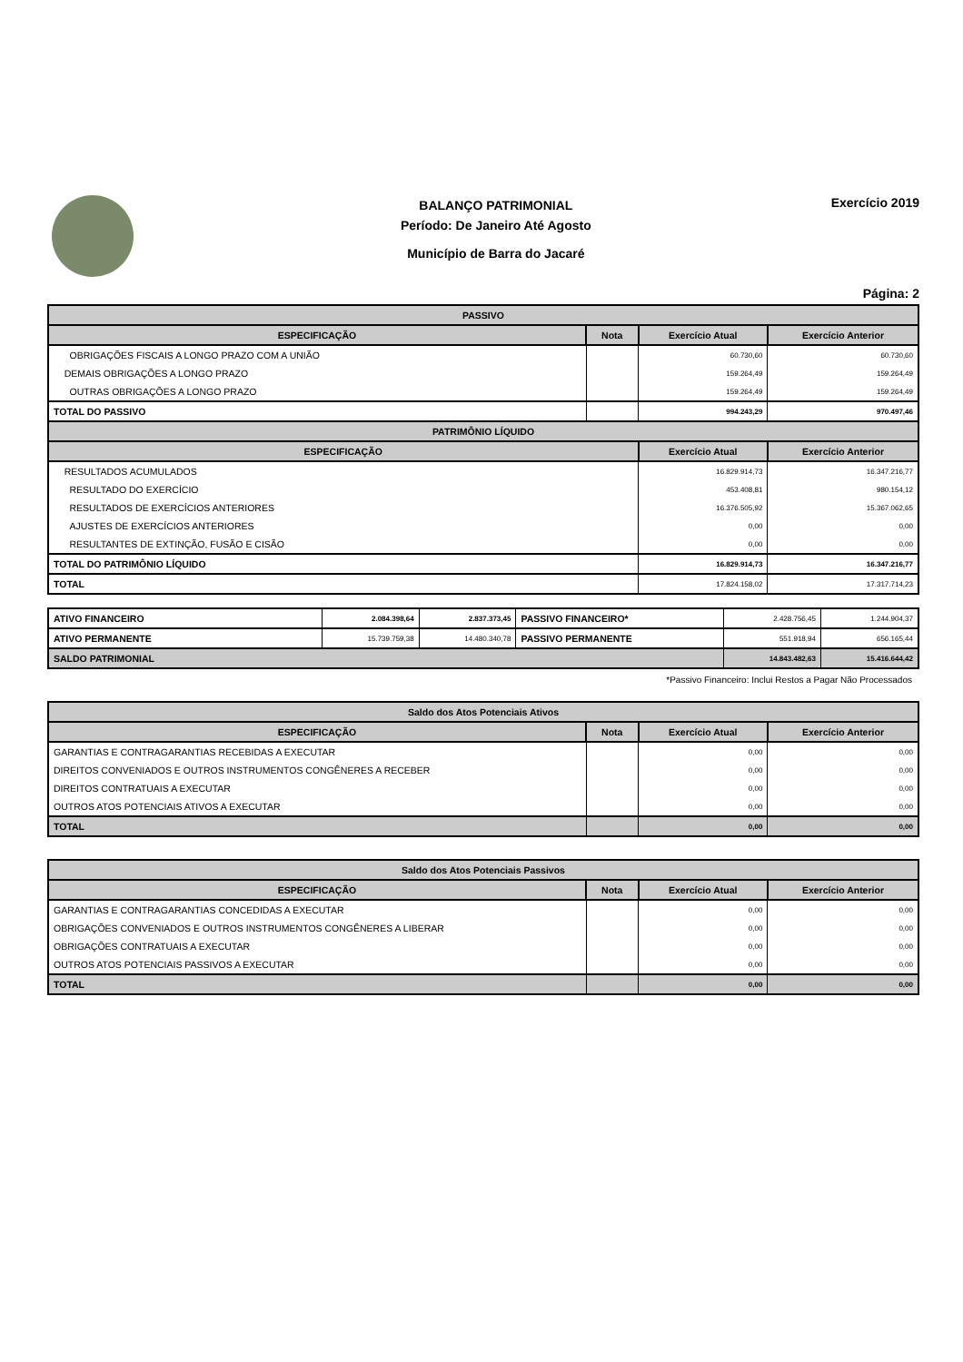BALANÇO PATRIMONIAL
Período: De Janeiro Até Agosto
Município de Barra do Jacaré
Exercício 2019
Página: 2
| PASSIVO | | | |
| --- | --- | --- | --- |
| ESPECIFICAÇÃO | Nota | Exercício Atual | Exercício Anterior |
| OBRIGAÇÕES FISCAIS A LONGO PRAZO COM A UNIÃO | | 60.730,60 | 60.730,60 |
| DEMAIS OBRIGAÇÕES A LONGO PRAZO | | 159.264,49 | 159.264,49 |
| OUTRAS OBRIGAÇÕES A LONGO PRAZO | | 159.264,49 | 159.264,49 |
| TOTAL DO PASSIVO | | 994.243,29 | 970.497,46 |
| PATRIMÔNIO LÍQUIDO | | | |
| ESPECIFICAÇÃO | | Exercício Atual | Exercício Anterior |
| RESULTADOS ACUMULADOS | | 16.829.914,73 | 16.347.216,77 |
| RESULTADO DO EXERCÍCIO | | 453.408,81 | 980.154,12 |
| RESULTADOS DE EXERCÍCIOS ANTERIORES | | 16.376.505,92 | 15.367.062,65 |
| AJUSTES DE EXERCÍCIOS ANTERIORES | | 0,00 | 0,00 |
| RESULTANTES DE EXTINÇÃO, FUSÃO E CISÃO | | 0,00 | 0,00 |
| TOTAL DO PATRIMÔNIO LÍQUIDO | | 16.829.914,73 | 16.347.216,77 |
| TOTAL | | 17.824.158,02 | 17.317.714,23 |
| ATIVO FINANCEIRO | 2.084.398,64 | 2.837.373,45 | PASSIVO FINANCEIRO* | 2.428.756,45 | 1.244.904,37 |
| ATIVO PERMANENTE | 15.739.759,38 | 14.480.340,78 | PASSIVO PERMANENTE | 551.918,94 | 656.165,44 |
| SALDO PATRIMONIAL | | | | 14.843.482,63 | 15.416.644,42 |
*Passivo Financeiro: Inclui Restos a Pagar Não Processados
| Saldo dos Atos Potenciais Ativos | | | |
| --- | --- | --- | --- |
| ESPECIFICAÇÃO | Nota | Exercício Atual | Exercício Anterior |
| GARANTIAS E CONTRAGARANTIAS RECEBIDAS A EXECUTAR | | 0,00 | 0,00 |
| DIREITOS CONVENIADOS E OUTROS INSTRUMENTOS CONGÊNERES A RECEBER | | 0,00 | 0,00 |
| DIREITOS CONTRATUAIS A EXECUTAR | | 0,00 | 0,00 |
| OUTROS ATOS POTENCIAIS ATIVOS A EXECUTAR | | 0,00 | 0,00 |
| TOTAL | | 0,00 | 0,00 |
| Saldo dos Atos Potenciais Passivos | | | |
| --- | --- | --- | --- |
| ESPECIFICAÇÃO | Nota | Exercício Atual | Exercício Anterior |
| GARANTIAS E CONTRAGARANTIAS CONCEDIDAS A EXECUTAR | | 0,00 | 0,00 |
| OBRIGAÇÕES CONVENIADOS E OUTROS INSTRUMENTOS CONGÊNERES A LIBERAR | | 0,00 | 0,00 |
| OBRIGAÇÕES CONTRATUAIS A EXECUTAR | | 0,00 | 0,00 |
| OUTROS ATOS POTENCIAIS PASSIVOS A EXECUTAR | | 0,00 | 0,00 |
| TOTAL | | 0,00 | 0,00 |